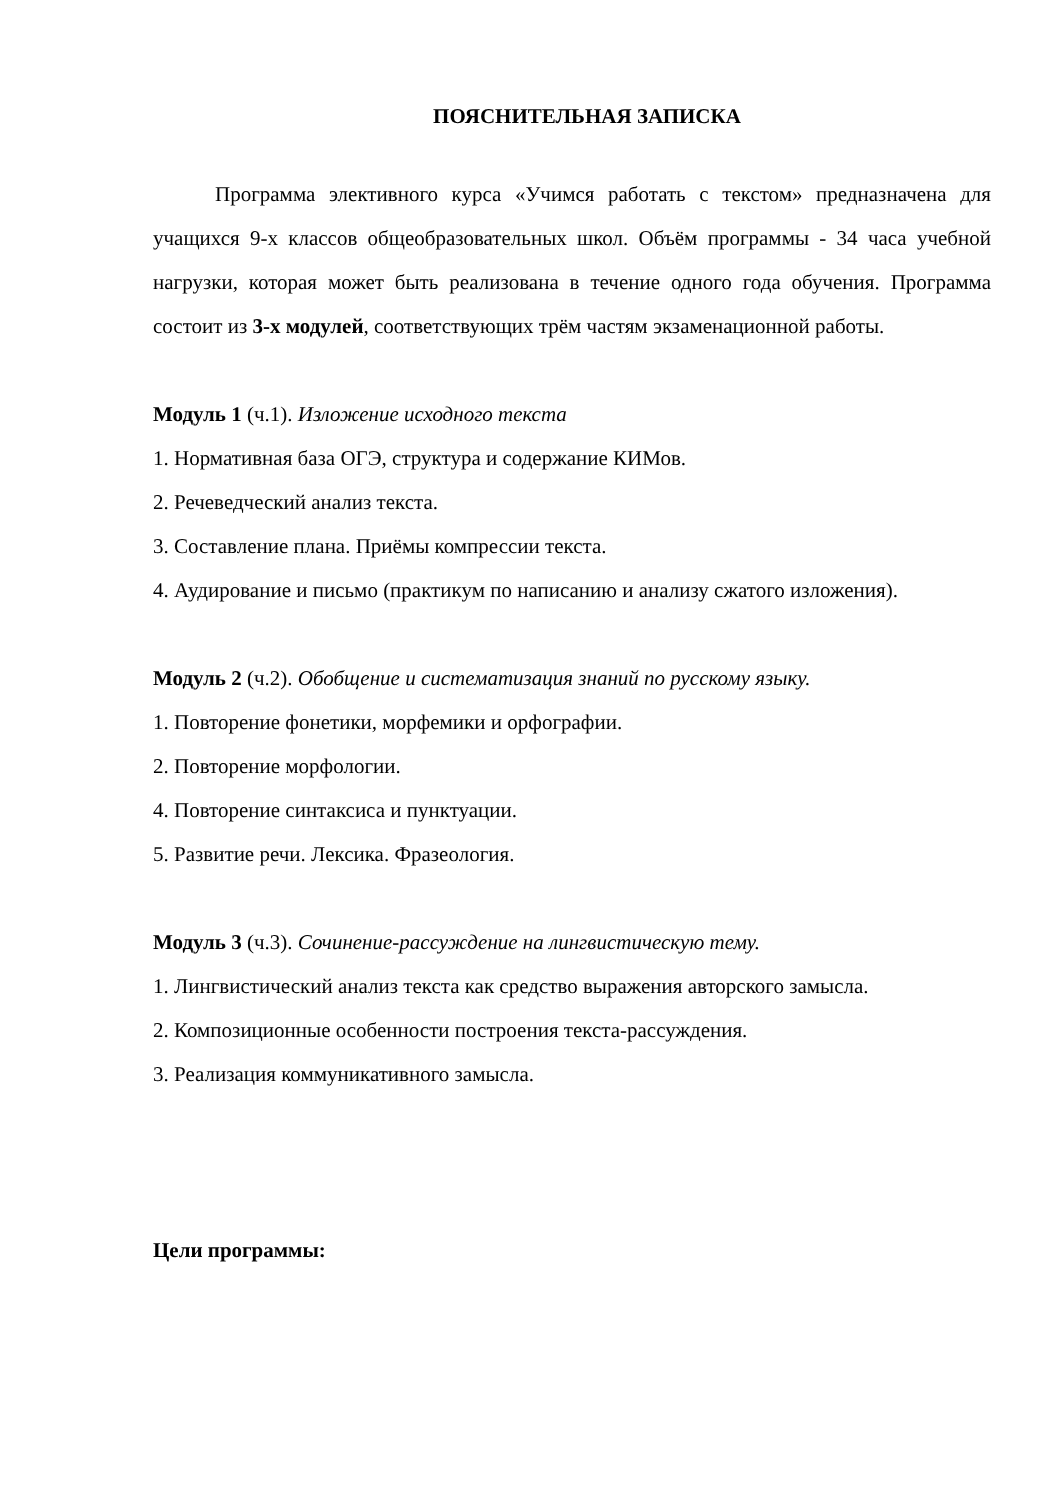ПОЯСНИТЕЛЬНАЯ ЗАПИСКА
Программа элективного курса «Учимся работать с текстом» предназначена для учащихся 9-х классов общеобразовательных школ. Объём программы - 34 часа учебной нагрузки, которая может быть реализована в течение одного года обучения. Программа состоит из 3-х модулей, соответствующих трём частям экзаменационной работы.
Модуль 1 (ч.1). Изложение исходного текста
1. Нормативная база ОГЭ, структура и содержание КИМов.
2. Речеведческий анализ текста.
3. Составление плана. Приёмы компрессии текста.
4. Аудирование и письмо (практикум по написанию и анализу сжатого изложения).
Модуль 2 (ч.2). Обобщение и систематизация знаний по русскому языку.
1. Повторение фонетики, морфемики и орфографии.
2. Повторение морфологии.
4. Повторение синтаксиса и пунктуации.
5. Развитие речи. Лексика. Фразеология.
Модуль 3 (ч.3). Сочинение-рассуждение на лингвистическую тему.
1. Лингвистический анализ текста как средство выражения авторского замысла.
2. Композиционные особенности построения текста-рассуждения.
3. Реализация коммуникативного замысла.
Цели программы: